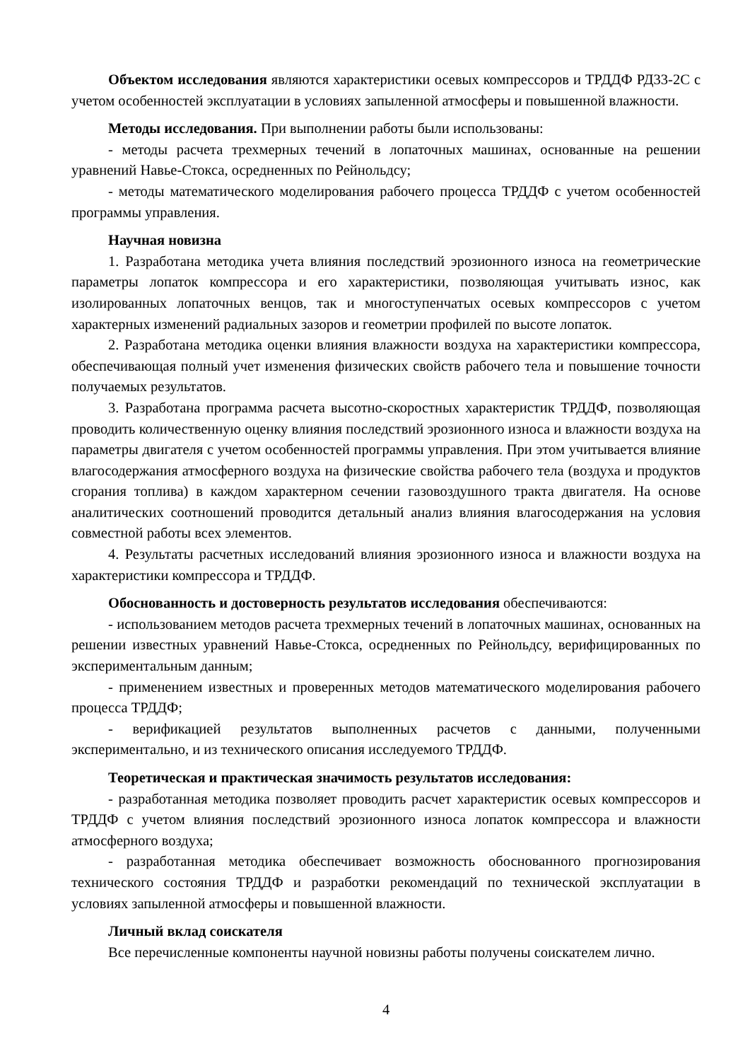Объектом исследования являются характеристики осевых компрессоров и ТРДДФ РД33-2С с учетом особенностей эксплуатации в условиях запыленной атмосферы и повышенной влажности.
Методы исследования. При выполнении работы были использованы:
- методы расчета трехмерных течений в лопаточных машинах, основанные на решении уравнений Навье-Стокса, осредненных по Рейнольдсу;
- методы математического моделирования рабочего процесса ТРДДФ с учетом особенностей программы управления.
Научная новизна
1. Разработана методика учета влияния последствий эрозионного износа на геометрические параметры лопаток компрессора и его характеристики, позволяющая учитывать износ, как изолированных лопаточных венцов, так и многоступенчатых осевых компрессоров с учетом характерных изменений радиальных зазоров и геометрии профилей по высоте лопаток.
2. Разработана методика оценки влияния влажности воздуха на характеристики компрессора, обеспечивающая полный учет изменения физических свойств рабочего тела и повышение точности получаемых результатов.
3. Разработана программа расчета высотно-скоростных характеристик ТРДДФ, позволяющая проводить количественную оценку влияния последствий эрозионного износа и влажности воздуха на параметры двигателя с учетом особенностей программы управления. При этом учитывается влияние влагосодержания атмосферного воздуха на физические свойства рабочего тела (воздуха и продуктов сгорания топлива) в каждом характерном сечении газовоздушного тракта двигателя. На основе аналитических соотношений проводится детальный анализ влияния влагосодержания на условия совместной работы всех элементов.
4. Результаты расчетных исследований влияния эрозионного износа и влажности воздуха на характеристики компрессора и ТРДДФ.
Обоснованность и достоверность результатов исследования обеспечиваются:
- использованием методов расчета трехмерных течений в лопаточных машинах, основанных на решении известных уравнений Навье-Стокса, осредненных по Рейнольдсу, верифицированных по экспериментальным данным;
- применением известных и проверенных методов математического моделирования рабочего процесса ТРДДФ;
- верификацией результатов выполненных расчетов с данными, полученными экспериментально, и из технического описания исследуемого ТРДДФ.
Теоретическая и практическая значимость результатов исследования:
- разработанная методика позволяет проводить расчет характеристик осевых компрессоров и ТРДДФ с учетом влияния последствий эрозионного износа лопаток компрессора и влажности атмосферного воздуха;
- разработанная методика обеспечивает возможность обоснованного прогнозирования технического состояния ТРДДФ и разработки рекомендаций по технической эксплуатации в условиях запыленной атмосферы и повышенной влажности.
Личный вклад соискателя
Все перечисленные компоненты научной новизны работы получены соискателем лично.
4